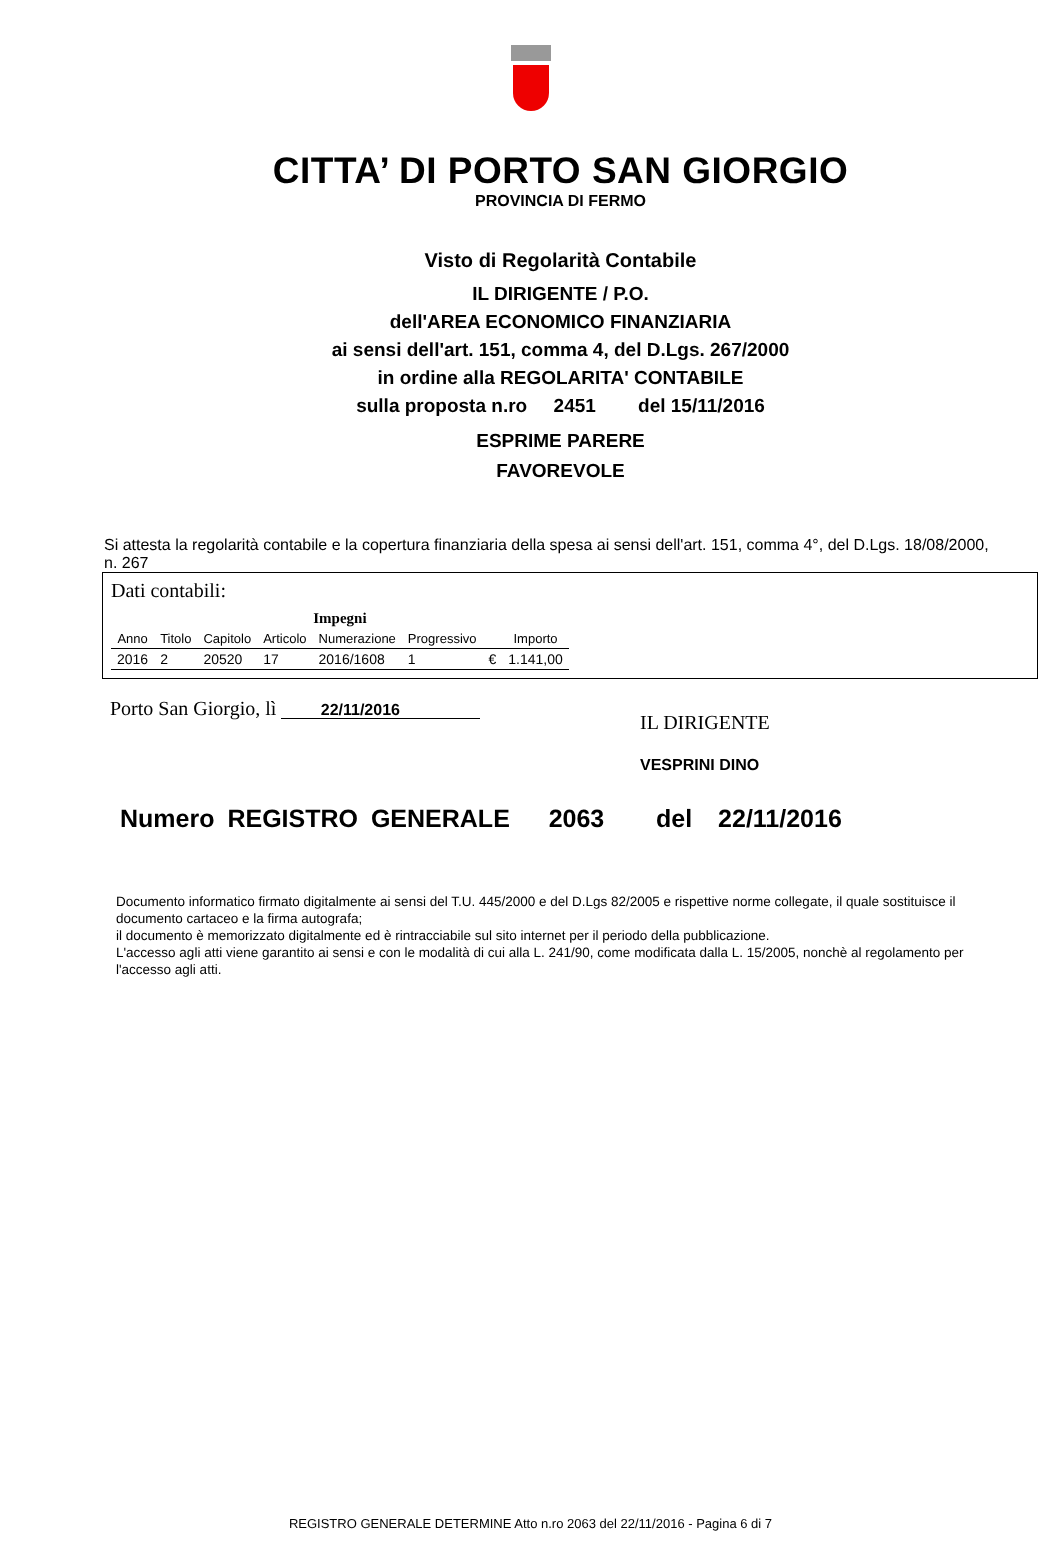CITTA’ DI PORTO SAN GIORGIO
PROVINCIA DI FERMO
Visto di Regolarità Contabile
IL DIRIGENTE / P.O.
dell'AREA ECONOMICO FINANZIARIA
ai sensi dell'art. 151, comma 4, del D.Lgs. 267/2000
in ordine alla REGOLARITA' CONTABILE
sulla proposta n.ro 2451 del 15/11/2016
ESPRIME PARERE
FAVOREVOLE
Si attesta la regolarità contabile e la copertura finanziaria della spesa ai sensi dell'art. 151, comma 4°, del D.Lgs. 18/08/2000, n. 267
Dati contabili:
| Impegni | | | | | | | |
| --- | --- | --- | --- | --- | --- | --- | --- |
| Anno | Titolo | Capitolo | Articolo | Numerazione | Progressivo | | Importo |
| 2016 | 2 | 20520 | 17 | 2016/1608 | 1 | € | 1.141,00 |
Porto San Giorgio, lì 22/11/2016
IL DIRIGENTE
VESPRINI DINO
Numero REGISTRO GENERALE 2063 del 22/11/2016
Documento informatico firmato digitalmente ai sensi del T.U. 445/2000 e del D.Lgs 82/2005 e rispettive norme collegate, il quale sostituisce il documento cartaceo e la firma autografa;
il documento è memorizzato digitalmente ed è rintracciabile sul sito internet per il periodo della pubblicazione.
L'accesso agli atti viene garantito ai sensi e con le modalità di cui alla L. 241/90, come modificata dalla L. 15/2005, nonchè al regolamento per l'accesso agli atti.
REGISTRO GENERALE DETERMINE Atto n.ro 2063 del 22/11/2016 - Pagina 6 di 7